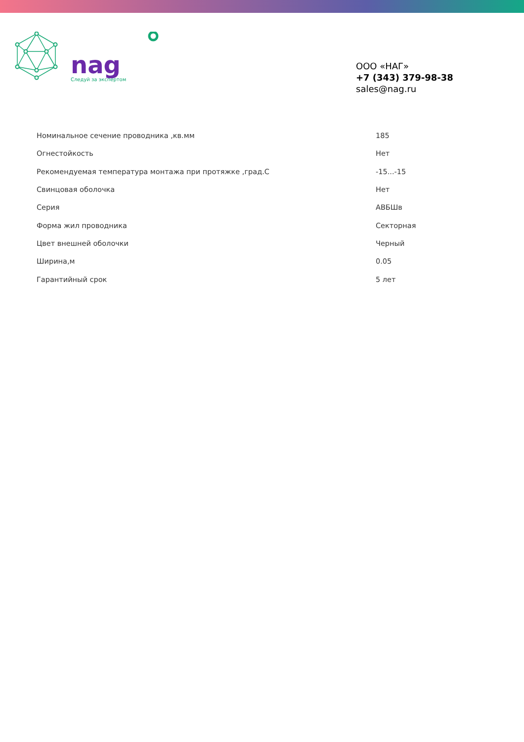nag
Следуй за экспертом
ООО «НАГ»
+7 (343) 379-98-38
sales@nag.ru
| Номинальное сечение проводника ,кв.мм | 185 |
| Огнестойкость | Нет |
| Рекомендуемая температура монтажа при протяжке ,град.С | -15...-15 |
| Свинцовая оболочка | Нет |
| Серия | АВБШв |
| Форма жил проводника | Секторная |
| Цвет внешней оболочки | Черный |
| Ширина,м | 0.05 |
| Гарантийный срок | 5 лет |